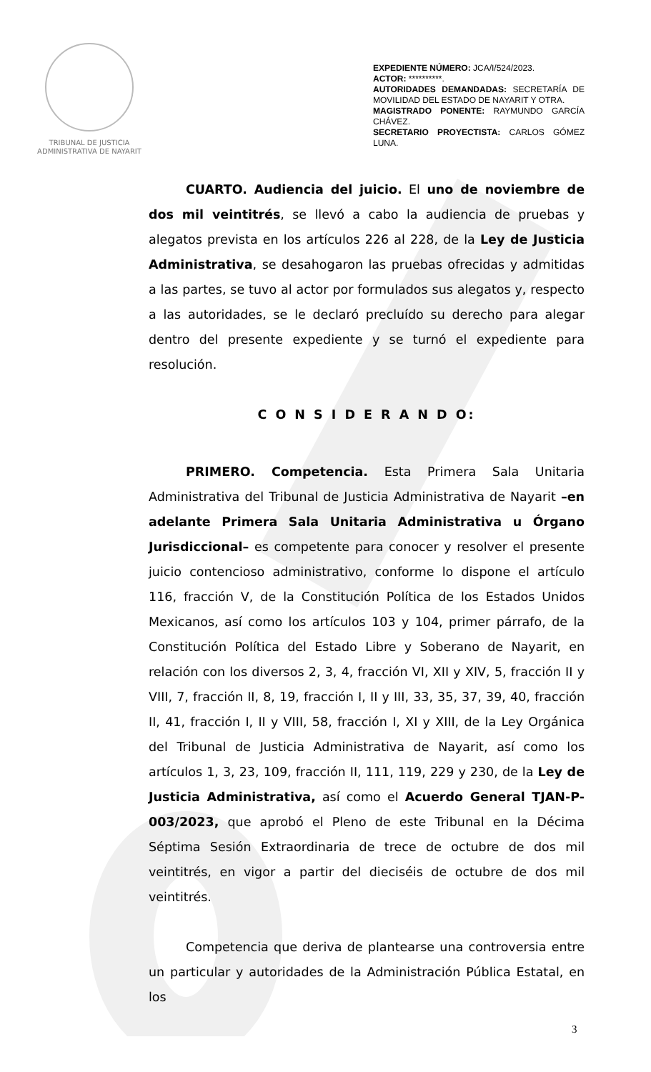TRIBUNAL DE JUSTICIA
ADMINISTRATIVA DE NAYARIT
EXPEDIENTE NÚMERO: JCA/I/524/2023.
ACTOR: **********.
AUTORIDADES DEMANDADAS: SECRETARÍA DE MOVILIDAD DEL ESTADO DE NAYARIT Y OTRA.
MAGISTRADO PONENTE: RAYMUNDO GARCÍA CHÁVEZ.
SECRETARIO PROYECTISTA: CARLOS GÓMEZ LUNA.
CUARTO. Audiencia del juicio. El uno de noviembre de dos mil veintitrés, se llevó a cabo la audiencia de pruebas y alegatos prevista en los artículos 226 al 228, de la Ley de Justicia Administrativa, se desahogaron las pruebas ofrecidas y admitidas a las partes, se tuvo al actor por formulados sus alegatos y, respecto a las autoridades, se le declaró precluído su derecho para alegar dentro del presente expediente y se turnó el expediente para resolución.
C O N S I D E R A N D O:
PRIMERO. Competencia. Esta Primera Sala Unitaria Administrativa del Tribunal de Justicia Administrativa de Nayarit –en adelante Primera Sala Unitaria Administrativa u Órgano Jurisdiccional– es competente para conocer y resolver el presente juicio contencioso administrativo, conforme lo dispone el artículo 116, fracción V, de la Constitución Política de los Estados Unidos Mexicanos, así como los artículos 103 y 104, primer párrafo, de la Constitución Política del Estado Libre y Soberano de Nayarit, en relación con los diversos 2, 3, 4, fracción VI, XII y XIV, 5, fracción II y VIII, 7, fracción II, 8, 19, fracción I, II y III, 33, 35, 37, 39, 40, fracción II, 41, fracción I, II y VIII, 58, fracción I, XI y XIII, de la Ley Orgánica del Tribunal de Justicia Administrativa de Nayarit, así como los artículos 1, 3, 23, 109, fracción II, 111, 119, 229 y 230, de la Ley de Justicia Administrativa, así como el Acuerdo General TJAN-P-003/2023, que aprobó el Pleno de este Tribunal en la Décima Séptima Sesión Extraordinaria de trece de octubre de dos mil veintitrés, en vigor a partir del dieciséis de octubre de dos mil veintitrés.
Competencia que deriva de plantearse una controversia entre un particular y autoridades de la Administración Pública Estatal, en los
3